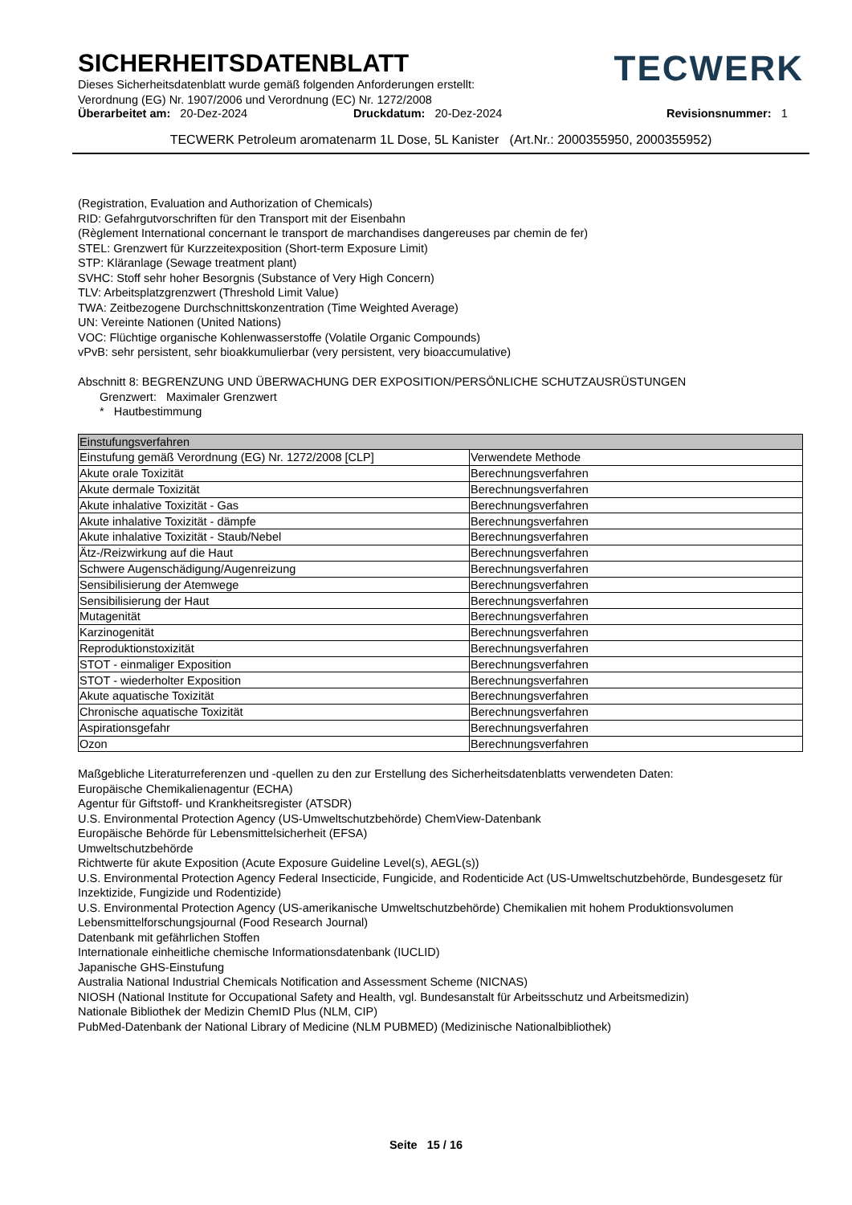SICHERHEITSDATENBLATT
Dieses Sicherheitsdatenblatt wurde gemäß folgenden Anforderungen erstellt:
Verordnung (EG) Nr. 1907/2006 und Verordnung (EC) Nr. 1272/2008
TECWERK
Überarbeitet am: 20-Dez-2024 Druckdatum: 20-Dez-2024 Revisionsnummer: 1
TECWERK Petroleum aromatenarm 1L Dose, 5L Kanister (Art.Nr.: 2000355950, 2000355952)
(Registration, Evaluation and Authorization of Chemicals)
RID: Gefahrgutvorschriften für den Transport mit der Eisenbahn
(Règlement International concernant le transport de marchandises dangereuses par chemin de fer)
STEL: Grenzwert für Kurzzeitexposition (Short-term Exposure Limit)
STP: Kläranlage (Sewage treatment plant)
SVHC: Stoff sehr hoher Besorgnis (Substance of Very High Concern)
TLV: Arbeitsplatzgrenzwert (Threshold Limit Value)
TWA: Zeitbezogene Durchschnittskonzentration (Time Weighted Average)
UN: Vereinte Nationen (United Nations)
VOC: Flüchtige organische Kohlenwasserstoffe (Volatile Organic Compounds)
vPvB: sehr persistent, sehr bioakkumulierbar (very persistent, very bioaccumulative)
Abschnitt 8: BEGRENZUNG UND ÜBERWACHUNG DER EXPOSITION/PERSÖNLICHE SCHUTZAUSRÜSTUNGEN
Grenzwert: Maximaler Grenzwert
* Hautbestimmung
| Einstufungsverfahren | |
| Einstufung gemäß Verordnung (EG) Nr. 1272/2008 [CLP] | Verwendete Methode |
| Akute orale Toxizität | Berechnungsverfahren |
| Akute dermale Toxizität | Berechnungsverfahren |
| Akute inhalative Toxizität - Gas | Berechnungsverfahren |
| Akute inhalative Toxizität - dämpfe | Berechnungsverfahren |
| Akute inhalative Toxizität - Staub/Nebel | Berechnungsverfahren |
| Ätz-/Reizwirkung auf die Haut | Berechnungsverfahren |
| Schwere Augenschädigung/Augenreizung | Berechnungsverfahren |
| Sensibilisierung der Atemwege | Berechnungsverfahren |
| Sensibilisierung der Haut | Berechnungsverfahren |
| Mutagenität | Berechnungsverfahren |
| Karzinogenität | Berechnungsverfahren |
| Reproduktionstoxizität | Berechnungsverfahren |
| STOT - einmaliger Exposition | Berechnungsverfahren |
| STOT - wiederholter Exposition | Berechnungsverfahren |
| Akute aquatische Toxizität | Berechnungsverfahren |
| Chronische aquatische Toxizität | Berechnungsverfahren |
| Aspirationsgefahr | Berechnungsverfahren |
| Ozon | Berechnungsverfahren |
Maßgebliche Literaturreferenzen und -quellen zu den zur Erstellung des Sicherheitsdatenblatts verwendeten Daten:
Europäische Chemikalienagentur (ECHA)
Agentur für Giftstoff- und Krankheitsregister (ATSDR)
U.S. Environmental Protection Agency (US-Umweltschutzbehörde) ChemView-Datenbank
Europäische Behörde für Lebensmittelsicherheit (EFSA)
Umweltschutzbehörde
Richtwerte für akute Exposition (Acute Exposure Guideline Level(s), AEGL(s))
U.S. Environmental Protection Agency Federal Insecticide, Fungicide, and Rodenticide Act (US-Umweltschutzbehörde, Bundesgesetz für Inzektizide, Fungizide und Rodentizide)
U.S. Environmental Protection Agency (US-amerikanische Umweltschutzbehörde) Chemikalien mit hohem Produktionsvolumen
Lebensmittelforschungsjournal (Food Research Journal)
Datenbank mit gefährlichen Stoffen
Internationale einheitliche chemische Informationsdatenbank (IUCLID)
Japanische GHS-Einstufung
Australia National Industrial Chemicals Notification and Assessment Scheme (NICNAS)
NIOSH (National Institute for Occupational Safety and Health, vgl. Bundesanstalt für Arbeitsschutz und Arbeitsmedizin)
Nationale Bibliothek der Medizin ChemID Plus (NLM, CIP)
PubMed-Datenbank der National Library of Medicine (NLM PUBMED) (Medizinische Nationalbibliothek)
Seite 15 / 16